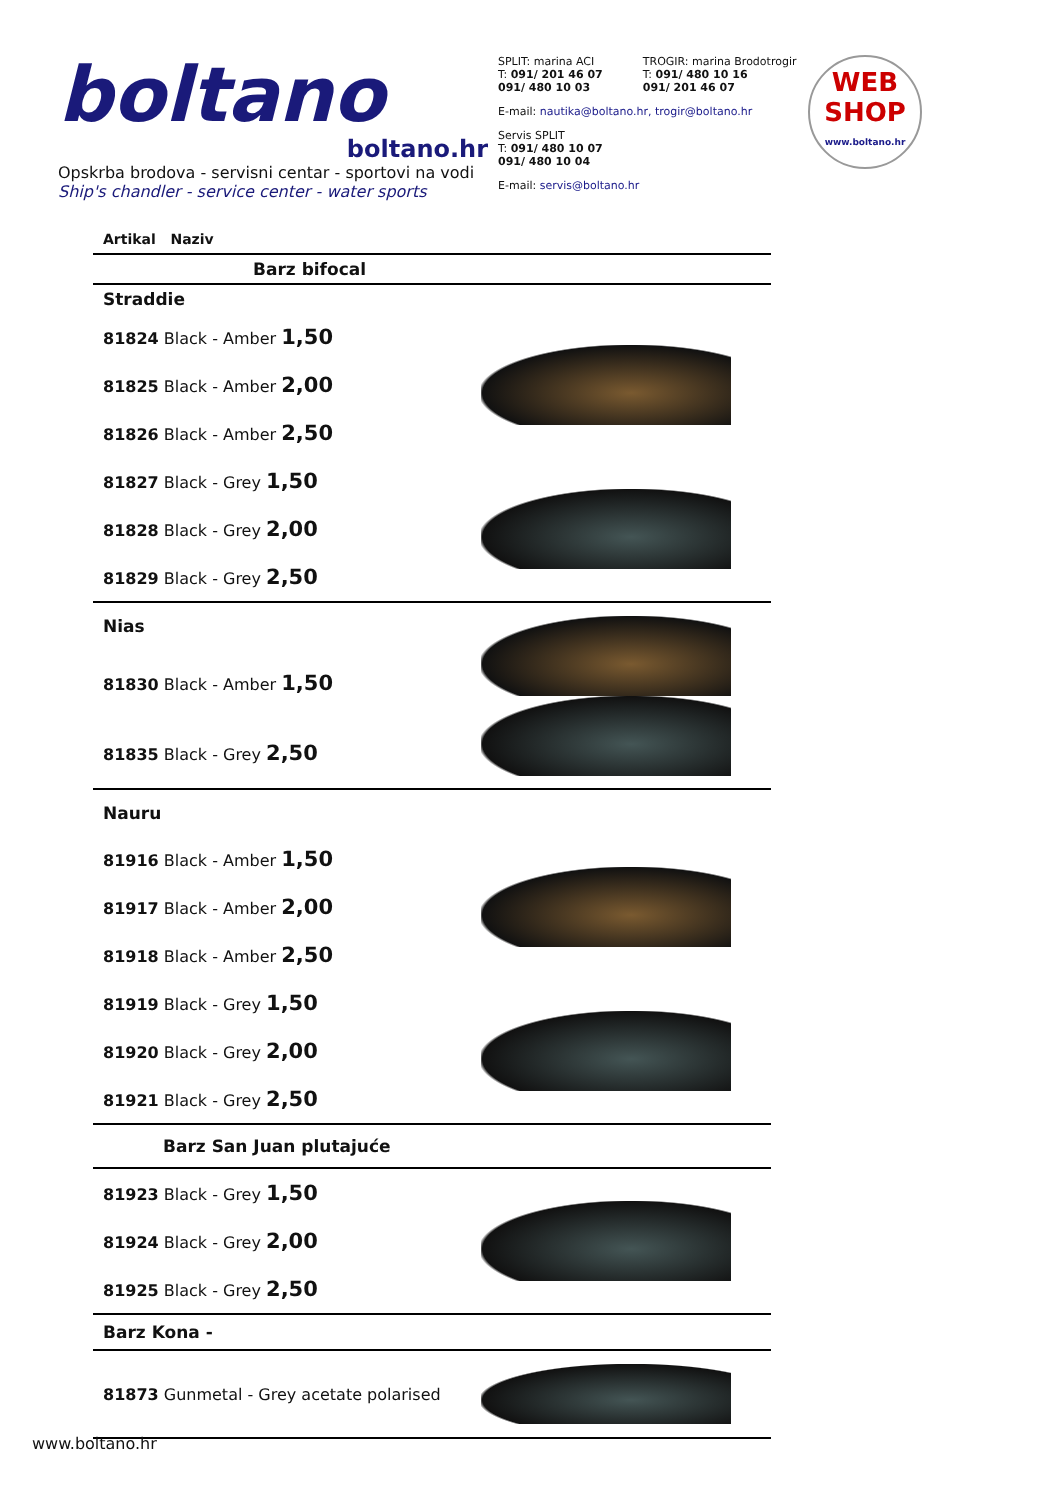boltano
boltano.hr
Opskrba brodova - servisni centar - sportovi na vodi
Ship's chandler - service center - water sports
SPLIT: marina ACI
T: 091/ 201 46 07
091/ 480 10 03
TROGIR: marina Brodotrogir
T: 091/ 480 10 16
091/ 201 46 07
E-mail: nautika@boltano.hr, trogir@boltano.hr
Servis SPLIT
T: 091/ 480 10 07
091/ 480 10 04
E-mail: servis@boltano.hr
WEB
SHOP
www.boltano.hr
| Artikal Naziv | |
| Barz bifocal | |
| Straddie | |
| 81824 Black - Amber 1,50 | |
| 81825 Black - Amber 2,00 | |
| 81826 Black - Amber 2,50 | |
| 81827 Black - Grey 1,50 | |
| 81828 Black - Grey 2,00 | |
| 81829 Black - Grey 2,50 | |
| Nias | |
| 81830 Black - Amber 1,50 | |
| 81835 Black - Grey 2,50 | |
| Nauru | |
| 81916 Black - Amber 1,50 | |
| 81917 Black - Amber 2,00 | |
| 81918 Black - Amber 2,50 | |
| 81919 Black - Grey 1,50 | |
| 81920 Black - Grey 2,00 | |
| 81921 Black - Grey 2,50 | |
| Barz San Juan plutajuće | |
| 81923 Black - Grey 1,50 | |
| 81924 Black - Grey 2,00 | |
| 81925 Black - Grey 2,50 | |
| Barz Kona - | |
| 81873 Gunmetal - Grey acetate polarised | |
www.boltano.hr